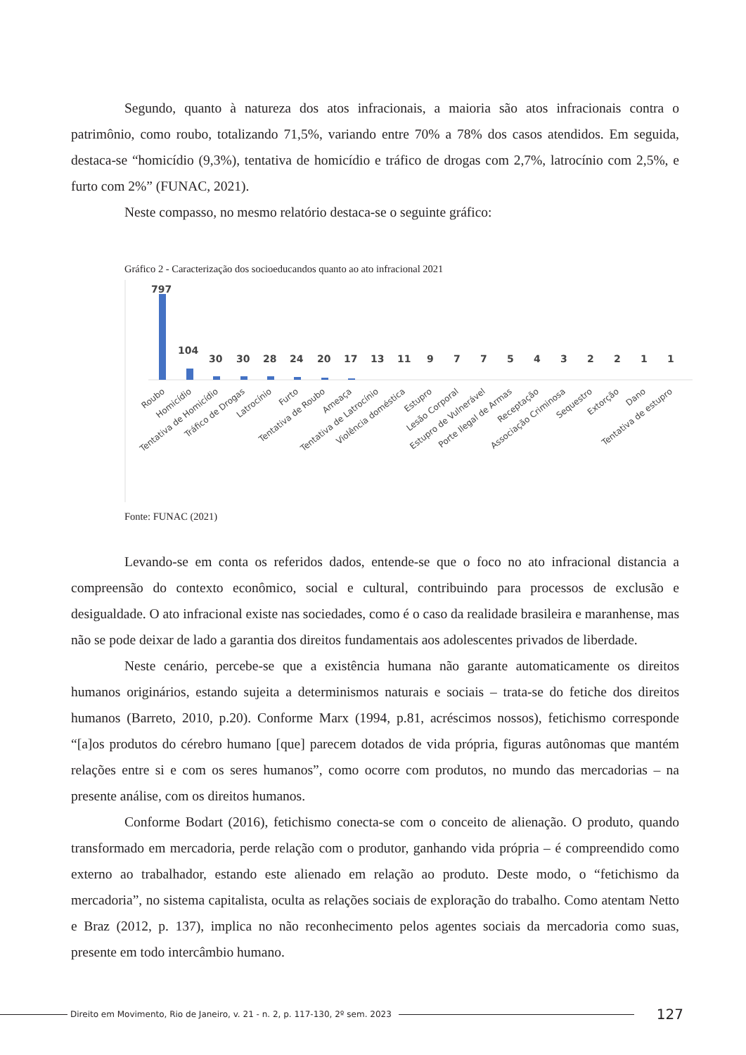Segundo, quanto à natureza dos atos infracionais, a maioria são atos infracionais contra o patrimônio, como roubo, totalizando 71,5%, variando entre 70% a 78% dos casos atendidos. Em seguida, destaca-se “homicídio (9,3%), tentativa de homicídio e tráfico de drogas com 2,7%, latrocínio com 2,5%, e furto com 2%” (FUNAC, 2021).
Neste compasso, no mesmo relatório destaca-se o seguinte gráfico:
Gráfico 2 - Caracterização dos socioeducandos quanto ao ato infracional 2021
797
104
30
30
28
24
20
17
13
11
9
7
7
5
4
3
2
2
1
1
Roubo
Homicídio
Tentativa de Homicídio
Tráfico de Drogas
Latrocínio
Furto
Tentativa de Roubo
Ameaça
Tentativa de Latrocínio
Violência doméstica
Estupro
Lesão Corporal
Estupro de Vulnerável
Porte Ilegal de Armas
Receptação
Associação Criminosa
Sequestro
Extorção
Dano
Tentativa de estupro
Fonte: FUNAC (2021)
Levando-se em conta os referidos dados, entende-se que o foco no ato infracional distancia a compreensão do contexto econômico, social e cultural, contribuindo para processos de exclusão e desigualdade. O ato infracional existe nas sociedades, como é o caso da realidade brasileira e maranhense, mas não se pode deixar de lado a garantia dos direitos fundamentais aos adolescentes privados de liberdade.
Neste cenário, percebe-se que a existência humana não garante automaticamente os direitos humanos originários, estando sujeita a determinismos naturais e sociais – trata-se do fetiche dos direitos humanos (Barreto, 2010, p.20). Conforme Marx (1994, p.81, acréscimos nossos), fetichismo corresponde “[a]os produtos do cérebro humano [que] parecem dotados de vida própria, figuras autônomas que mantém relações entre si e com os seres humanos”, como ocorre com produtos, no mundo das mercadorias – na presente análise, com os direitos humanos.
Conforme Bodart (2016), fetichismo conecta-se com o conceito de alienação. O produto, quando transformado em mercadoria, perde relação com o produtor, ganhando vida própria – é compreendido como externo ao trabalhador, estando este alienado em relação ao produto. Deste modo, o “fetichismo da mercadoria”, no sistema capitalista, oculta as relações sociais de exploração do trabalho. Como atentam Netto e Braz (2012, p. 137), implica no não reconhecimento pelos agentes sociais da mercadoria como suas, presente em todo intercâmbio humano.
Direito em Movimento, Rio de Janeiro, v. 21 - n. 2, p. 117-130, 2º sem. 2023
127